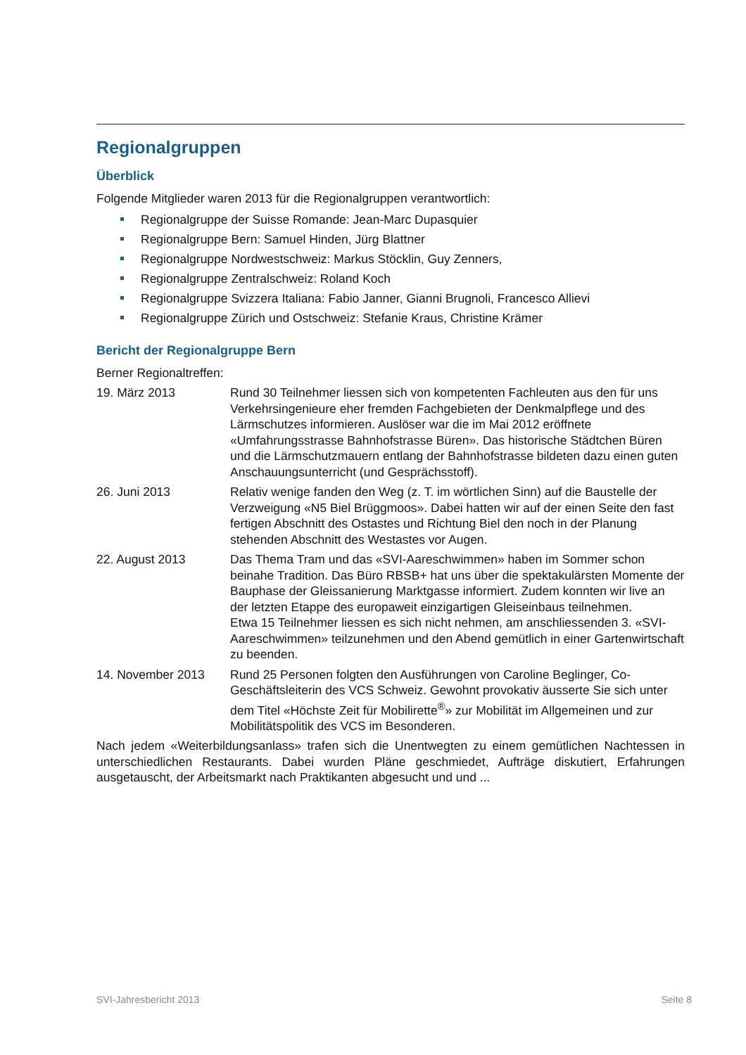Regionalgruppen
Überblick
Folgende Mitglieder waren 2013 für die Regionalgruppen verantwortlich:
Regionalgruppe der Suisse Romande: Jean-Marc Dupasquier
Regionalgruppe Bern: Samuel Hinden, Jürg Blattner
Regionalgruppe Nordwestschweiz: Markus Stöcklin, Guy Zenners,
Regionalgruppe Zentralschweiz: Roland Koch
Regionalgruppe Svizzera Italiana: Fabio Janner, Gianni Brugnoli, Francesco Allievi
Regionalgruppe Zürich und Ostschweiz: Stefanie Kraus, Christine Krämer
Bericht der Regionalgruppe Bern
Berner Regionaltreffen:
19. März 2013 Rund 30 Teilnehmer liessen sich von kompetenten Fachleuten aus den für uns Verkehrsingenieure eher fremden Fachgebieten der Denkmalpflege und des Lärmschutzes informieren. Auslöser war die im Mai 2012 eröffnete «Umfahrungsstrasse Bahnhofstrasse Büren». Das historische Städtchen Büren und die Lärmschutzmauern entlang der Bahnhofstrasse bildeten dazu einen guten Anschauungsunterricht (und Gesprächsstoff).
26. Juni 2013 Relativ wenige fanden den Weg (z. T. im wörtlichen Sinn) auf die Baustelle der Verzweigung «N5 Biel Brüggmoos». Dabei hatten wir auf der einen Seite den fast fertigen Abschnitt des Ostastes und Richtung Biel den noch in der Planung stehenden Abschnitt des Westastes vor Augen.
22. August 2013 Das Thema Tram und das «SVI-Aareschwimmen» haben im Sommer schon beinahe Tradition. Das Büro RBSB+ hat uns über die spektakulärsten Momente der Bauphase der Gleissanierung Marktgasse informiert. Zudem konnten wir live an der letzten Etappe des europaweit einzigartigen Gleiseinbaus teilnehmen.
Etwa 15 Teilnehmer liessen es sich nicht nehmen, am anschliessenden 3. «SVI-Aareschwimmen» teilzunehmen und den Abend gemütlich in einer Gartenwirtschaft zu beenden.
14. November 2013 Rund 25 Personen folgten den Ausführungen von Caroline Beglinger, Co-Geschäftsleiterin des VCS Schweiz. Gewohnt provokativ äusserte Sie sich unter dem Titel «Höchste Zeit für Mobilirette<sup>®</sup>» zur Mobilität im Allgemeinen und zur Mobilitätspolitik des VCS im Besonderen.
Nach jedem «Weiterbildungsanlass» trafen sich die Unentwegten zu einem gemütlichen Nachtessen in unterschiedlichen Restaurants. Dabei wurden Pläne geschmiedet, Aufträge diskutiert, Erfahrungen ausgetauscht, der Arbeitsmarkt nach Praktikanten abgesucht und und ...
SVI-Jahresbericht 2013 Seite 8